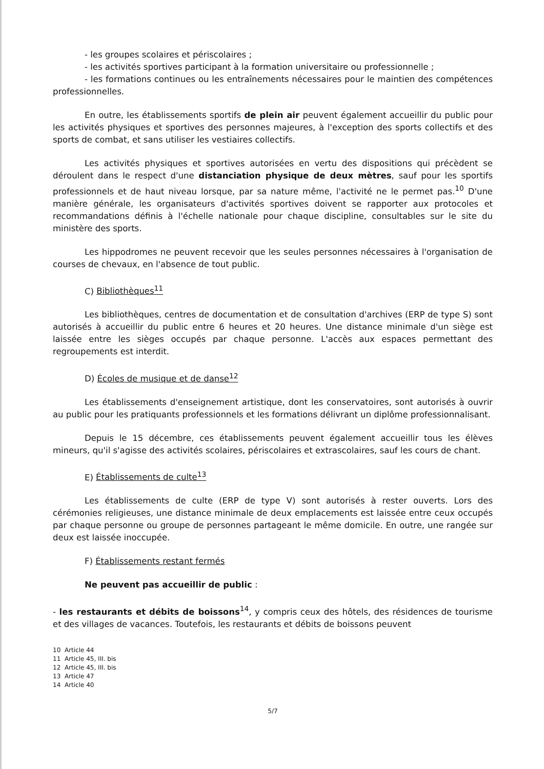- les groupes scolaires et périscolaires ;
- les activités sportives participant à la formation universitaire ou professionnelle ;
- les formations continues ou les entraînements nécessaires pour le maintien des compétences professionnelles.
En outre, les établissements sportifs de plein air peuvent également accueillir du public pour les activités physiques et sportives des personnes majeures, à l'exception des sports collectifs et des sports de combat, et sans utiliser les vestiaires collectifs.
Les activités physiques et sportives autorisées en vertu des dispositions qui précèdent se déroulent dans le respect d'une distanciation physique de deux mètres, sauf pour les sportifs professionnels et de haut niveau lorsque, par sa nature même, l'activité ne le permet pas.<sup>10</sup> D'une manière générale, les organisateurs d'activités sportives doivent se rapporter aux protocoles et recommandations définis à l'échelle nationale pour chaque discipline, consultables sur le site du ministère des sports.
Les hippodromes ne peuvent recevoir que les seules personnes nécessaires à l'organisation de courses de chevaux, en l'absence de tout public.
C) Bibliothèques<sup>11</sup>
Les bibliothèques, centres de documentation et de consultation d'archives (ERP de type S) sont autorisés à accueillir du public entre 6 heures et 20 heures. Une distance minimale d'un siège est laissée entre les sièges occupés par chaque personne. L'accès aux espaces permettant des regroupements est interdit.
D) Écoles de musique et de danse<sup>12</sup>
Les établissements d'enseignement artistique, dont les conservatoires, sont autorisés à ouvrir au public pour les pratiquants professionnels et les formations délivrant un diplôme professionnalisant.
Depuis le 15 décembre, ces établissements peuvent également accueillir tous les élèves mineurs, qu'il s'agisse des activités scolaires, périscolaires et extrascolaires, sauf les cours de chant.
E) Établissements de culte<sup>13</sup>
Les établissements de culte (ERP de type V) sont autorisés à rester ouverts. Lors des cérémonies religieuses, une distance minimale de deux emplacements est laissée entre ceux occupés par chaque personne ou groupe de personnes partageant le même domicile. En outre, une rangée sur deux est laissée inoccupée.
F) Établissements restant fermés
Ne peuvent pas accueillir de public :
- les restaurants et débits de boissons<sup>14</sup>, y compris ceux des hôtels, des résidences de tourisme et des villages de vacances. Toutefois, les restaurants et débits de boissons peuvent
10 Article 44
11 Article 45, III. bis
12 Article 45, III. bis
13 Article 47
14 Article 40
5/7